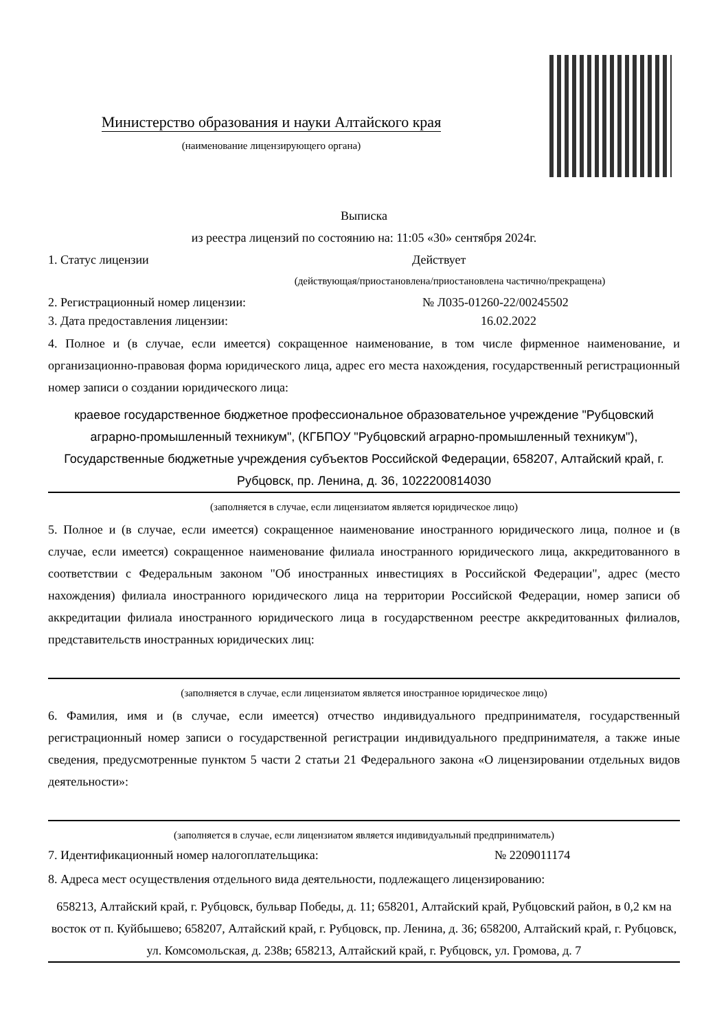Министерство образования и науки Алтайского края
(наименование лицензирующего органа)
Выписка
из реестра лицензий по состоянию на: 11:05 «30» сентября 2024г.
1. Статус лицензии Действует
(действующая/приостановлена/приостановлена частично/прекращена)
2. Регистрационный номер лицензии: № Л035-01260-22/00245502
3. Дата предоставления лицензии: 16.02.2022
4. Полное и (в случае, если имеется) сокращенное наименование, в том числе фирменное наименование, и организационно-правовая форма юридического лица, адрес его места нахождения, государственный регистрационный номер записи о создании юридического лица:
краевое государственное бюджетное профессиональное образовательное учреждение "Рубцовский аграрно-промышленный техникум", (КГБПОУ "Рубцовский аграрно-промышленный техникум"), Государственные бюджетные учреждения субъектов Российской Федерации, 658207, Алтайский край, г. Рубцовск, пр. Ленина, д. 36, 1022200814030
(заполняется в случае, если лицензиатом является юридическое лицо)
5. Полное и (в случае, если имеется) сокращенное наименование иностранного юридического лица, полное и (в случае, если имеется) сокращенное наименование филиала иностранного юридического лица, аккредитованного в соответствии с Федеральным законом "Об иностранных инвестициях в Российской Федерации", адрес (место нахождения) филиала иностранного юридического лица на территории Российской Федерации, номер записи об аккредитации филиала иностранного юридического лица в государственном реестре аккредитованных филиалов, представительств иностранных юридических лиц:
(заполняется в случае, если лицензиатом является иностранное юридическое лицо)
6. Фамилия, имя и (в случае, если имеется) отчество индивидуального предпринимателя, государственный регистрационный номер записи о государственной регистрации индивидуального предпринимателя, а также иные сведения, предусмотренные пунктом 5 части 2 статьи 21 Федерального закона «О лицензировании отдельных видов деятельности»:
(заполняется в случае, если лицензиатом является индивидуальный предприниматель)
7. Идентификационный номер налогоплательщика: № 2209011174
8. Адреса мест осуществления отдельного вида деятельности, подлежащего лицензированию:
658213, Алтайский край, г. Рубцовск, бульвар Победы, д. 11; 658201, Алтайский край, Рубцовский район, в 0,2 км на восток от п. Куйбышево; 658207, Алтайский край, г. Рубцовск, пр. Ленина, д. 36; 658200, Алтайский край, г. Рубцовск, ул. Комсомольская, д. 238в; 658213, Алтайский край, г. Рубцовск, ул. Громова, д. 7